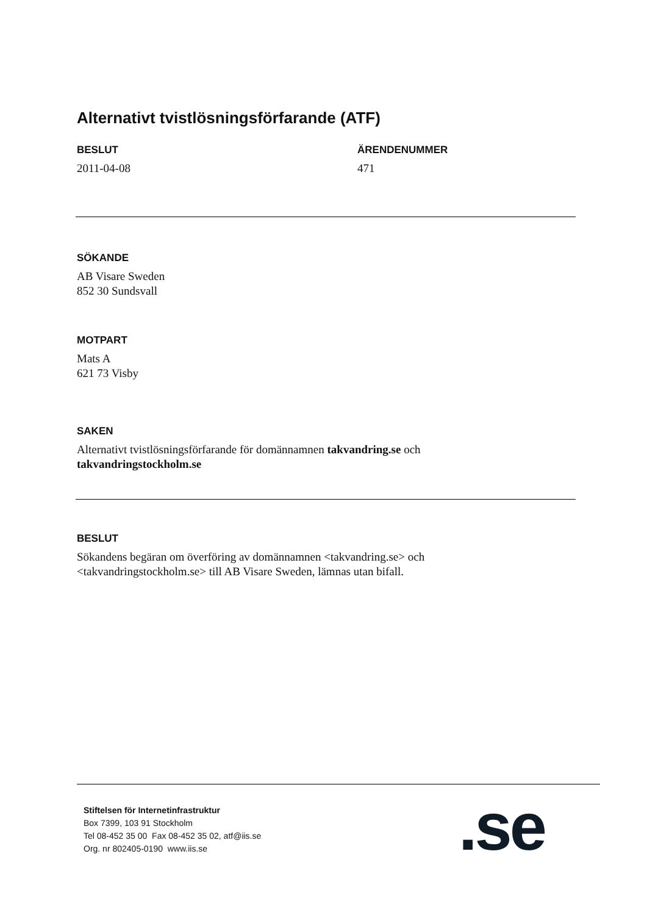Alternativt tvistlösningsförfarande (ATF)
BESLUT
2011-04-08
ÄRENDENUMMER
471
SÖKANDE
AB Visare Sweden
852 30 Sundsvall
MOTPART
Mats A
621 73 Visby
SAKEN
Alternativt tvistlösningsförfarande för domännamnen takvandring.se och
takvandringstockholm.se
BESLUT
Sökandens begäran om överföring av domännamnen <takvandring.se> och
<takvandringstockholm.se> till AB Visare Sweden, lämnas utan bifall.
Stiftelsen för Internetinfrastruktur
Box 7399, 103 91 Stockholm
Tel 08-452 35 00 Fax 08-452 35 02, atf@iis.se
Org. nr 802405-0190 www.iis.se
.se